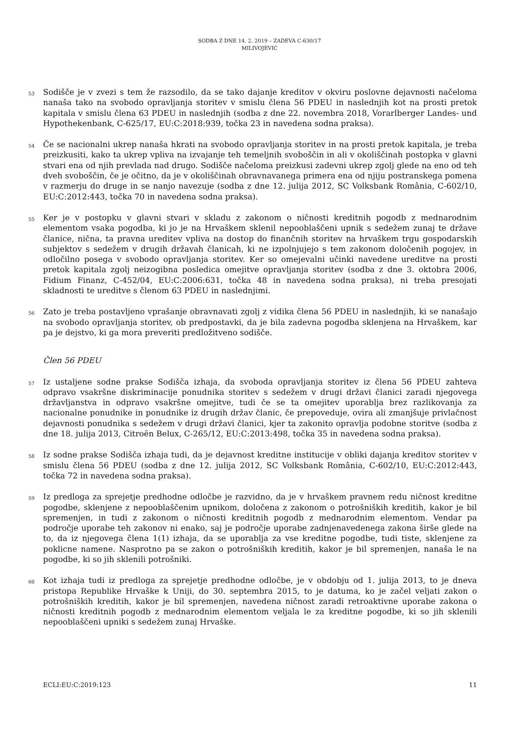SODBA Z DNE 14. 2. 2019 – ZADEVA C-630/17
MILIVOJEVIĆ
53
Sodišče je v zvezi s tem že razsodilo, da se tako dajanje kreditov v okviru poslovne dejavnosti načeloma nanaša tako na svobodo opravljanja storitev v smislu člena 56 PDEU in naslednjih kot na prosti pretok kapitala v smislu člena 63 PDEU in naslednjih (sodba z dne 22. novembra 2018, Vorarlberger Landes- und Hypothekenbank, C-625/17, EU:C:2018:939, točka 23 in navedena sodna praksa).
54
Če se nacionalni ukrep nanaša hkrati na svobodo opravljanja storitev in na prosti pretok kapitala, je treba preizkusiti, kako ta ukrep vpliva na izvajanje teh temeljnih svoboščin in ali v okoliščinah postopka v glavni stvari ena od njih prevlada nad drugo. Sodišče načeloma preizkusi zadevni ukrep zgolj glede na eno od teh dveh svoboščin, če je očitno, da je v okoliščinah obravnavanega primera ena od njiju postranskega pomena v razmerju do druge in se nanjo navezuje (sodba z dne 12. julija 2012, SC Volksbank România, C-602/10, EU:C:2012:443, točka 70 in navedena sodna praksa).
55
Ker je v postopku v glavni stvari v skladu z zakonom o ničnosti kreditnih pogodb z mednarodnim elementom vsaka pogodba, ki jo je na Hrvaškem sklenil nepooblaščeni upnik s sedežem zunaj te države članice, nična, ta pravna ureditev vpliva na dostop do finančnih storitev na hrvaškem trgu gospodarskih subjektov s sedežem v drugih državah članicah, ki ne izpolnjujejo s tem zakonom določenih pogojev, in odločilno posega v svobodo opravljanja storitev. Ker so omejevalni učinki navedene ureditve na prosti pretok kapitala zgolj neizogibna posledica omejitve opravljanja storitev (sodba z dne 3. oktobra 2006, Fidium Finanz, C-452/04, EU:C:2006:631, točka 48 in navedena sodna praksa), ni treba presojati skladnosti te ureditve s členom 63 PDEU in naslednjimi.
56
Zato je treba postavljeno vprašanje obravnavati zgolj z vidika člena 56 PDEU in naslednjih, ki se nanašajo na svobodo opravljanja storitev, ob predpostavki, da je bila zadevna pogodba sklenjena na Hrvaškem, kar pa je dejstvo, ki ga mora preveriti predložitveno sodišče.
Člen 56 PDEU
57
Iz ustaljene sodne prakse Sodišča izhaja, da svoboda opravljanja storitev iz člena 56 PDEU zahteva odpravo vsakršne diskriminacije ponudnika storitev s sedežem v drugi državi članici zaradi njegovega državljanstva in odpravo vsakršne omejitve, tudi če se ta omejitev uporablja brez razlikovanja za nacionalne ponudnike in ponudnike iz drugih držav članic, če prepoveduje, ovira ali zmanjšuje privlačnost dejavnosti ponudnika s sedežem v drugi državi članici, kjer ta zakonito opravlja podobne storitve (sodba z dne 18. julija 2013, Citroën Belux, C-265/12, EU:C:2013:498, točka 35 in navedena sodna praksa).
58
Iz sodne prakse Sodišča izhaja tudi, da je dejavnost kreditne institucije v obliki dajanja kreditov storitev v smislu člena 56 PDEU (sodba z dne 12. julija 2012, SC Volksbank România, C-602/10, EU:C:2012:443, točka 72 in navedena sodna praksa).
59
Iz predloga za sprejetje predhodne odločbe je razvidno, da je v hrvaškem pravnem redu ničnost kreditne pogodbe, sklenjene z nepooblaščenim upnikom, določena z zakonom o potrošniških kreditih, kakor je bil spremenjen, in tudi z zakonom o ničnosti kreditnih pogodb z mednarodnim elementom. Vendar pa področje uporabe teh zakonov ni enako, saj je področje uporabe zadnjenavedenega zakona širše glede na to, da iz njegovega člena 1(1) izhaja, da se uporablja za vse kreditne pogodbe, tudi tiste, sklenjene za poklicne namene. Nasprotno pa se zakon o potrošniških kreditih, kakor je bil spremenjen, nanaša le na pogodbe, ki so jih sklenili potrošniki.
60
Kot izhaja tudi iz predloga za sprejetje predhodne odločbe, je v obdobju od 1. julija 2013, to je dneva pristopa Republike Hrvaške k Uniji, do 30. septembra 2015, to je datuma, ko je začel veljati zakon o potrošniških kreditih, kakor je bil spremenjen, navedena ničnost zaradi retroaktivne uporabe zakona o ničnosti kreditnih pogodb z mednarodnim elementom veljala le za kreditne pogodbe, ki so jih sklenili nepooblaščeni upniki s sedežem zunaj Hrvaške.
ECLI:EU:C:2019:123 11